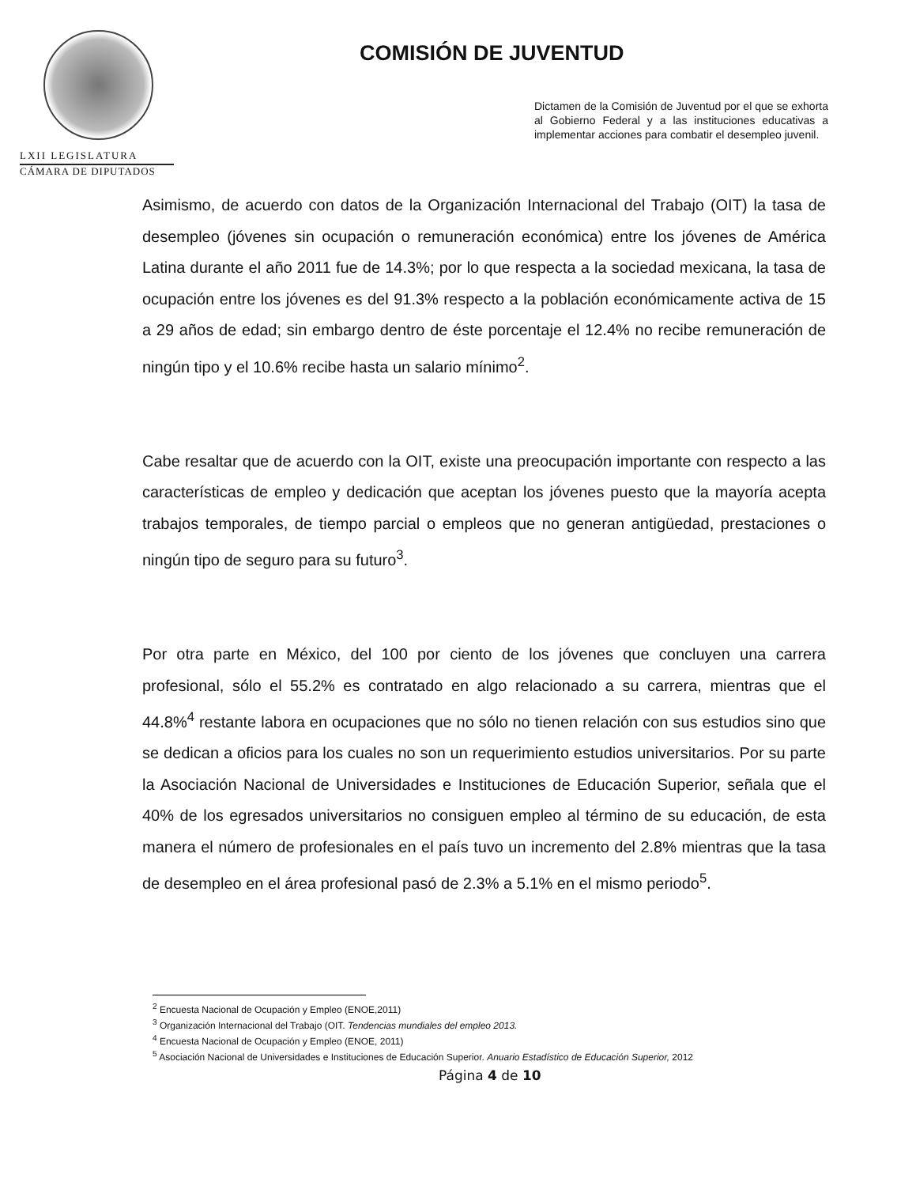LXII LEGISLATURA
CÁMARA DE DIPUTADOS
COMISIÓN DE JUVENTUD
Dictamen de la Comisión de Juventud por el que se exhorta al Gobierno Federal y a las instituciones educativas a implementar acciones para combatir el desempleo juvenil.
Asimismo, de acuerdo con datos de la Organización Internacional del Trabajo (OIT) la tasa de desempleo (jóvenes sin ocupación o remuneración económica) entre los jóvenes de América Latina durante el año 2011 fue de 14.3%; por lo que respecta a la sociedad mexicana, la tasa de ocupación entre los jóvenes es del 91.3% respecto a la población económicamente activa de 15 a 29 años de edad; sin embargo dentro de éste porcentaje el 12.4% no recibe remuneración de ningún tipo y el 10.6% recibe hasta un salario mínimo<sup>2</sup>.
Cabe resaltar que de acuerdo con la OIT, existe una preocupación importante con respecto a las características de empleo y dedicación que aceptan los jóvenes puesto que la mayoría acepta trabajos temporales, de tiempo parcial o empleos que no generan antigüedad, prestaciones o ningún tipo de seguro para su futuro<sup>3</sup>.
Por otra parte en México, del 100 por ciento de los jóvenes que concluyen una carrera profesional, sólo el 55.2% es contratado en algo relacionado a su carrera, mientras que el 44.8%<sup>4</sup> restante labora en ocupaciones que no sólo no tienen relación con sus estudios sino que se dedican a oficios para los cuales no son un requerimiento estudios universitarios. Por su parte la Asociación Nacional de Universidades e Instituciones de Educación Superior, señala que el 40% de los egresados universitarios no consiguen empleo al término de su educación, de esta manera el número de profesionales en el país tuvo un incremento del 2.8% mientras que la tasa de desempleo en el área profesional pasó de 2.3% a 5.1% en el mismo periodo<sup>5</sup>.
<sup>2</sup> Encuesta Nacional de Ocupación y Empleo (ENOE,2011)
<sup>3</sup> Organización Internacional del Trabajo (OIT. Tendencias mundiales del empleo 2013.
<sup>4</sup> Encuesta Nacional de Ocupación y Empleo (ENOE, 2011)
<sup>5</sup> Asociación Nacional de Universidades e Instituciones de Educación Superior. Anuario Estadístico de Educación Superior, 2012
Página 4 de 10